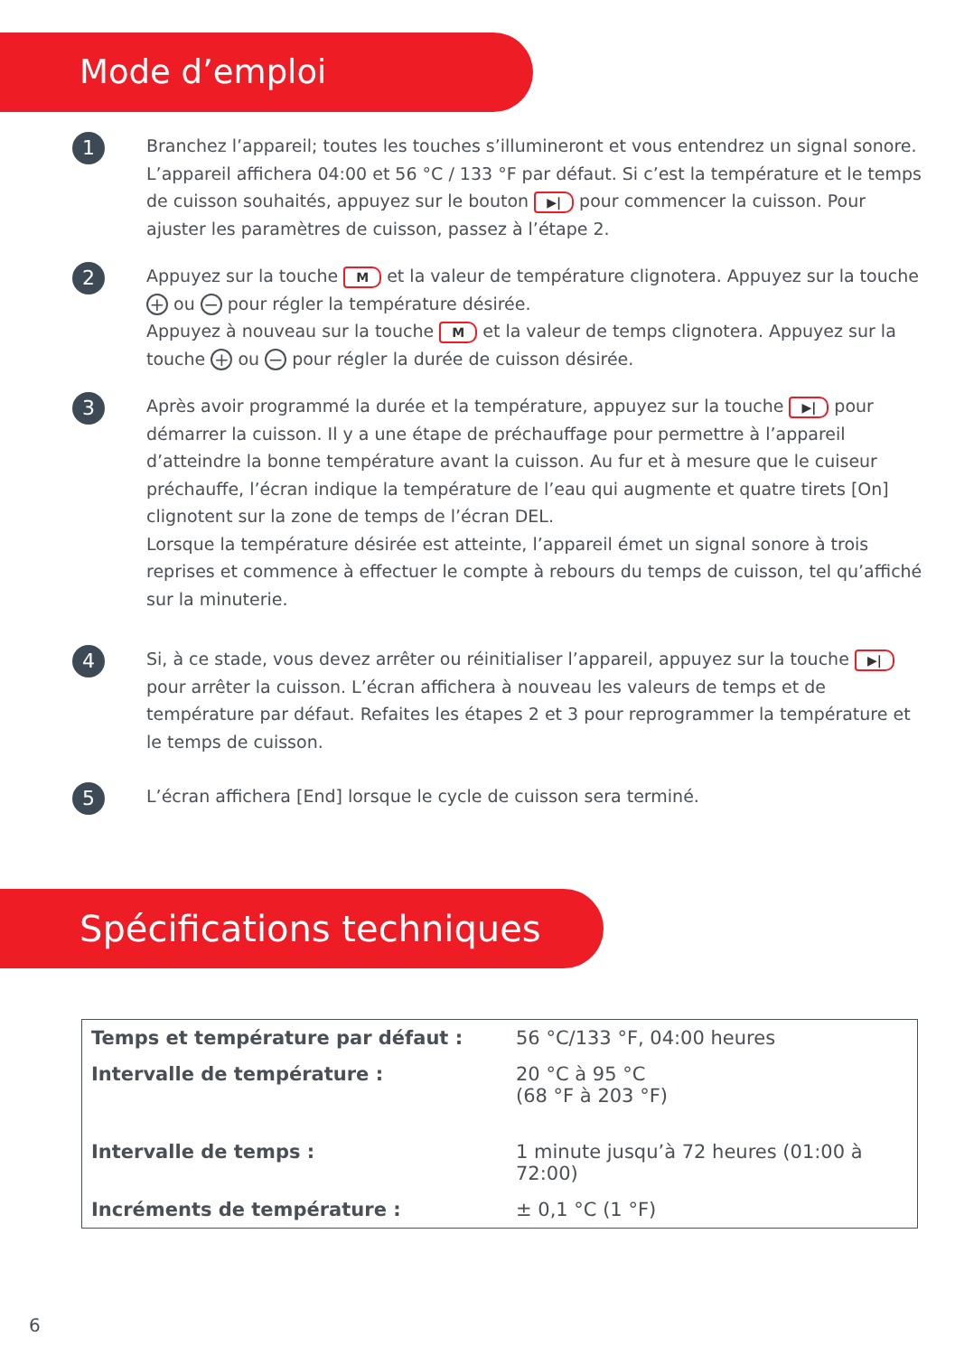Mode d’emploi
1
Branchez l’appareil; toutes les touches s’illumineront et vous entendrez un signal sonore. L’appareil affichera 04:00 et 56 °C / 133 °F par défaut. Si c’est la température et le temps de cuisson souhaités, appuyez sur le bouton ▶| pour commencer la cuisson. Pour ajuster les paramètres de cuisson, passez à l’étape 2.
2
Appuyez sur la touche M et la valeur de température clignotera. Appuyez sur la touche + ou − pour régler la température désirée.
Appuyez à nouveau sur la touche M et la valeur de temps clignotera. Appuyez sur la touche + ou − pour régler la durée de cuisson désirée.
3
Après avoir programmé la durée et la température, appuyez sur la touche ▶| pour démarrer la cuisson. Il y a une étape de préchauffage pour permettre à l’appareil d’atteindre la bonne température avant la cuisson. Au fur et à mesure que le cuiseur préchauffe, l’écran indique la température de l’eau qui augmente et quatre tirets [On] clignotent sur la zone de temps de l’écran DEL.
Lorsque la température désirée est atteinte, l’appareil émet un signal sonore à trois reprises et commence à effectuer le compte à rebours du temps de cuisson, tel qu’affiché sur la minuterie.
4
Si, à ce stade, vous devez arrêter ou réinitialiser l’appareil, appuyez sur la touche ▶| pour arrêter la cuisson. L’écran affichera à nouveau les valeurs de temps et de température par défaut. Refaites les étapes 2 et 3 pour reprogrammer la température et le temps de cuisson.
5
L’écran affichera [End] lorsque le cycle de cuisson sera terminé.
Spécifications techniques
| Temps et température par défaut : | 56 °C/133 °F, 04:00 heures |
| Intervalle de température : | 20 °C à 95 °C (68 °F à 203 °F) |
| Intervalle de temps : | 1 minute jusqu’à 72 heures (01:00 à 72:00) |
| Incréments de température : | ± 0,1 °C (1 °F) |
6